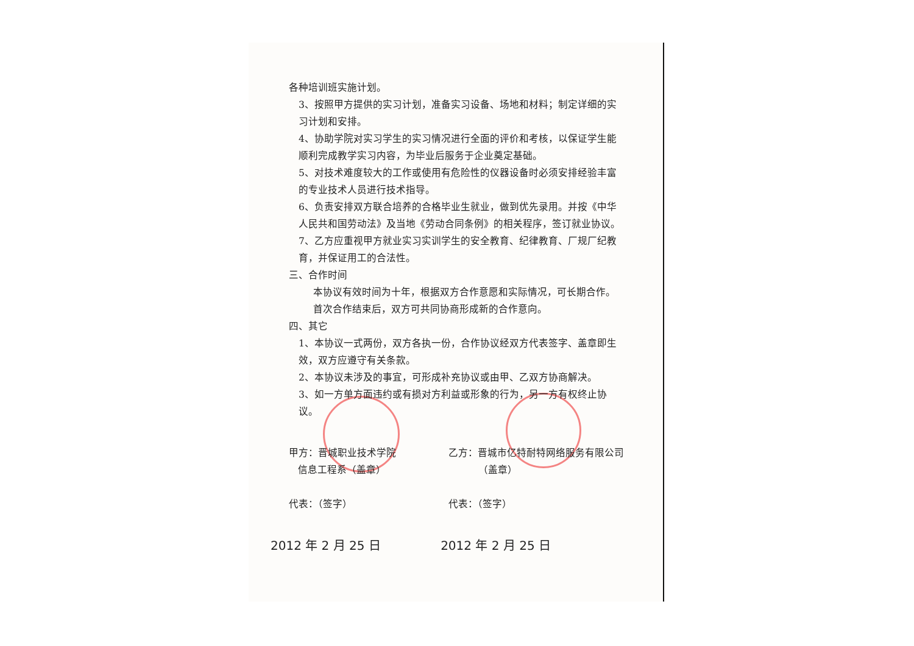各种培训班实施计划。
3、按照甲方提供的实习计划，准备实习设备、场地和材料；制定详细的实习计划和安排。
4、协助学院对实习学生的实习情况进行全面的评价和考核，以保证学生能顺利完成教学实习内容，为毕业后服务于企业奠定基础。
5、对技术难度较大的工作或使用有危险性的仪器设备时必须安排经验丰富的专业技术人员进行技术指导。
6、负责安排双方联合培养的合格毕业生就业，做到优先录用。并按《中华人民共和国劳动法》及当地《劳动合同条例》的相关程序，签订就业协议。
7、乙方应重视甲方就业实习实训学生的安全教育、纪律教育、厂规厂纪教育，并保证用工的合法性。
三、合作时间
本协议有效时间为十年，根据双方合作意愿和实际情况，可长期合作。首次合作结束后，双方可共同协商形成新的合作意向。
四、其它
1、本协议一式两份，双方各执一份，合作协议经双方代表签字、盖章即生效，双方应遵守有关条款。
2、本协议未涉及的事宜，可形成补充协议或由甲、乙双方协商解决。
3、如一方单方面违约或有损对方利益或形象的行为，另一方有权终止协议。
甲方：晋城职业技术学院
信息工程系（盖章）
代表：（签字）
乙方：晋城市亿特耐特网络服务有限公司
（盖章）
代表：（签字）
2012 年 2 月 25 日 2012 年 2 月 25 日